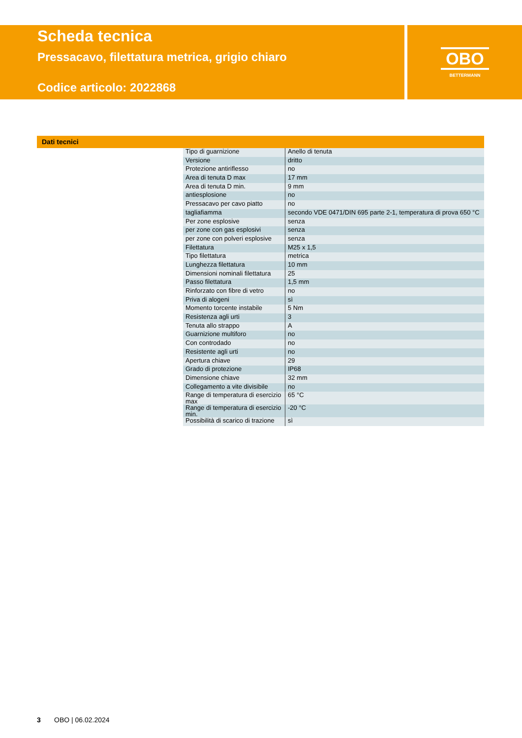Scheda tecnica
Pressacavo, filettatura metrica, grigio chiaro
Codice articolo: 2022868
OBO
BETTERMANN
Dati tecnici
| Tipo di guarnizione | Anello di tenuta |
| Versione | dritto |
| Protezione antiriflesso | no |
| Area di tenuta D max | 17 mm |
| Area di tenuta D min. | 9 mm |
| antiesplosione | no |
| Pressacavo per cavo piatto | no |
| tagliafiamma | secondo VDE 0471/DIN 695 parte 2-1, temperatura di prova 650 °C |
| Per zone esplosive | senza |
| per zone con gas esplosivi | senza |
| per zone con polveri esplosive | senza |
| Filettatura | M25 x 1,5 |
| Tipo filettatura | metrica |
| Lunghezza filettatura | 10 mm |
| Dimensioni nominali filettatura | 25 |
| Passo filettatura | 1,5 mm |
| Rinforzato con fibre di vetro | no |
| Priva di alogeni | sì |
| Momento torcente instabile | 5 Nm |
| Resistenza agli urti | 3 |
| Tenuta allo strappo | A |
| Guarnizione multiforo | no |
| Con controdado | no |
| Resistente agli urti | no |
| Apertura chiave | 29 |
| Grado di protezione | IP68 |
| Dimensione chiave | 32 mm |
| Collegamento a vite divisibile | no |
| Range di temperatura di esercizio max | 65 °C |
| Range di temperatura di esercizio min. | -20 °C |
| Possibilità di scarico di trazione | sì |
3 OBO | 06.02.2024